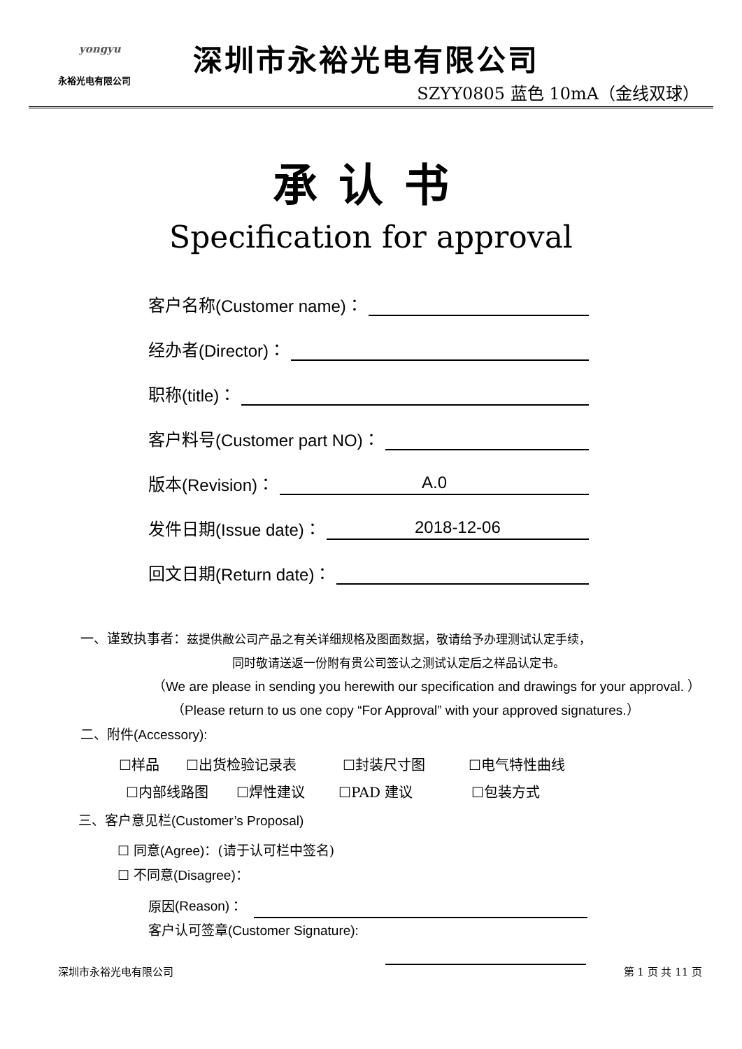yongyu
永裕光电有限公司
深圳市永裕光电有限公司
SZYY0805 蓝色 10mA（金线双球）
承认书
Specification for approval
客户名称 (Customer name) ：
经办者 (Director) ：
职称 (title) ：
客户料号 (Customer part NO) ：
版本 (Revision) ：
A.0
发件日期 (Issue date) ：
2018-12-06
回文日期 (Return date) ：
一、谨致执事者：兹提供敝公司产品之有关详细规格及图面数据，敬请给予办理测试认定手续，
同时敬请送返一份附有贵公司签认之测试认定后之样品认定书。
（We are please in sending you herewith our specification and drawings for your approval. ）
（Please return to us one copy “For Approval” with your approved signatures.）
二、附件(Accessory):
☐样品 ☐出货检验记录表 ☐封装尺寸图 ☐电气特性曲线
☐内部线路图 ☐焊性建议 ☐PAD 建议 ☐包装方式
三、客户意见栏(Customer’s Proposal)
☐ 同意(Agree)：(请于认可栏中签名)
☐ 不同意(Disagree)：
原因 (Reason) ：
客户认可签章(Customer Signature):
深圳市永裕光电有限公司 第 1 页 共 11 页